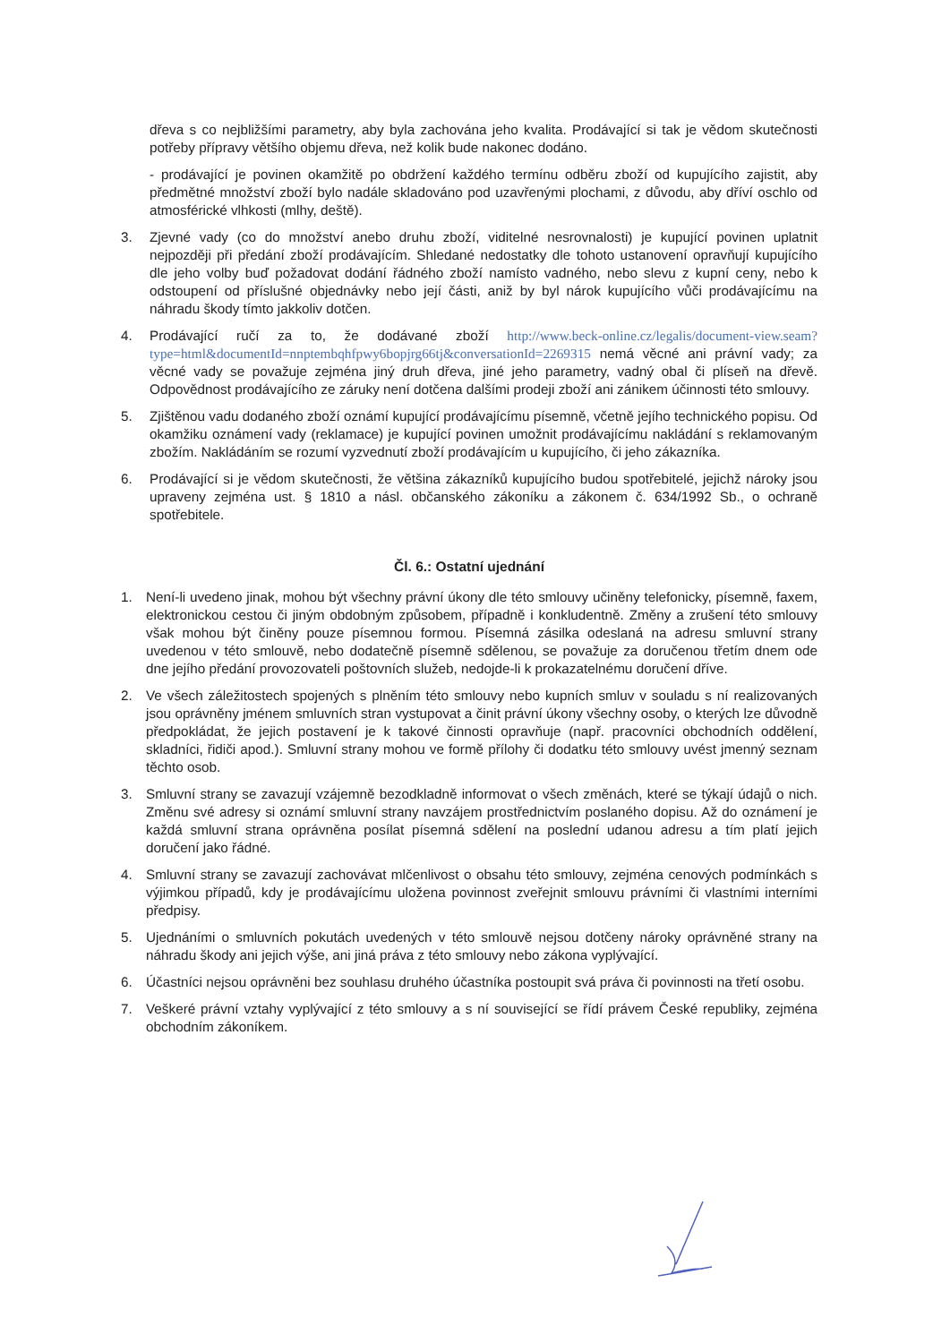dřeva s co nejbližšími parametry, aby byla zachována jeho kvalita. Prodávající si tak je vědom skutečnosti potřeby přípravy většího objemu dřeva, než kolik bude nakonec dodáno.
- prodávající je povinen okamžitě po obdržení každého termínu odběru zboží od kupujícího zajistit, aby předmětné množství zboží bylo nadále skladováno pod uzavřenými plochami, z důvodu, aby dříví oschlo od atmosférické vlhkosti (mlhy, deště).
3. Zjevné vady (co do množství anebo druhu zboží, viditelné nesrovnalosti) je kupující povinen uplatnit nejpozději při předání zboží prodávajícím. Shledané nedostatky dle tohoto ustanovení opravňují kupujícího dle jeho volby buď požadovat dodání řádného zboží namísto vadného, nebo slevu z kupní ceny, nebo k odstoupení od příslušné objednávky nebo její části, aniž by byl nárok kupujícího vůči prodávajícímu na náhradu škody tímto jakkoliv dotčen.
4. Prodávající ručí za to, že dodávané zboží http://www.beck-online.cz/legalis/document-view.seam?type=html&documentId=nnptembqhfpwy6bopjrg66tj&conversationId=2269315 nemá věcné ani právní vady; za věcné vady se považuje zejména jiný druh dřeva, jiné jeho parametry, vadný obal či plíseň na dřevě. Odpovědnost prodávajícího ze záruky není dotčena dalšími prodeji zboží ani zánikem účinnosti této smlouvy.
5. Zjištěnou vadu dodaného zboží oznámí kupující prodávajícímu písemně, včetně jejího technického popisu. Od okamžiku oznámení vady (reklamace) je kupující povinen umožnit prodávajícímu nakládání s reklamovaným zbožím. Nakládáním se rozumí vyzvednutí zboží prodávajícím u kupujícího, či jeho zákazníka.
6. Prodávající si je vědom skutečnosti, že většina zákazníků kupujícího budou spotřebitelé, jejichž nároky jsou upraveny zejména ust. § 1810 a násl. občanského zákoníku a zákonem č. 634/1992 Sb., o ochraně spotřebitele.
Čl. 6.: Ostatní ujednání
1. Není-li uvedeno jinak, mohou být všechny právní úkony dle této smlouvy učiněny telefonicky, písemně, faxem, elektronickou cestou či jiným obdobným způsobem, případně i konkludentně. Změny a zrušení této smlouvy však mohou být činěny pouze písemnou formou. Písemná zásilka odeslaná na adresu smluvní strany uvedenou v této smlouvě, nebo dodatečně písemně sdělenou, se považuje za doručenou třetím dnem ode dne jejího předání provozovateli poštovních služeb, nedojde-li k prokazatelnému doručení dříve.
2. Ve všech záležitostech spojených s plněním této smlouvy nebo kupních smluv v souladu s ní realizovaných jsou oprávněny jménem smluvních stran vystupovat a činit právní úkony všechny osoby, o kterých lze důvodně předpokládat, že jejich postavení je k takové činnosti opravňuje (např. pracovníci obchodních oddělení, skladníci, řidiči apod.). Smluvní strany mohou ve formě přílohy či dodatku této smlouvy uvést jmenný seznam těchto osob.
3. Smluvní strany se zavazují vzájemně bezodkladně informovat o všech změnách, které se týkají údajů o nich. Změnu své adresy si oznámí smluvní strany navzájem prostřednictvím poslaného dopisu. Až do oznámení je každá smluvní strana oprávněna posílat písemná sdělení na poslední udanou adresu a tím platí jejich doručení jako řádné.
4. Smluvní strany se zavazují zachovávat mlčenlivost o obsahu této smlouvy, zejména cenových podmínkách s výjimkou případů, kdy je prodávajícímu uložena povinnost zveřejnit smlouvu právními či vlastními interními předpisy.
5. Ujednáními o smluvních pokutách uvedených v této smlouvě nejsou dotčeny nároky oprávněné strany na náhradu škody ani jejich výše, ani jiná práva z této smlouvy nebo zákona vyplývající.
6. Účastníci nejsou oprávněni bez souhlasu druhého účastníka postoupit svá práva či povinnosti na třetí osobu.
7. Veškeré právní vztahy vyplývající z této smlouvy a s ní související se řídí právem České republiky, zejména obchodním zákoníkem.